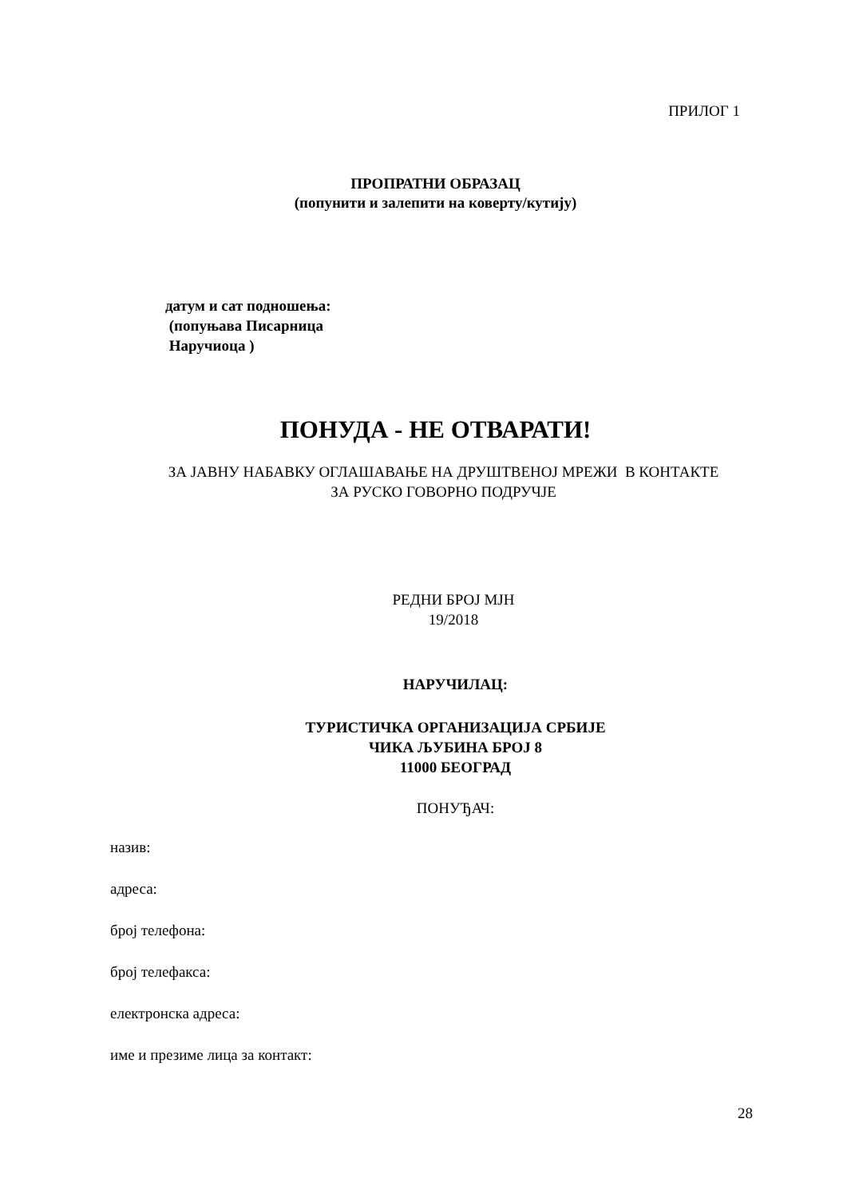ПРИЛОГ 1
ПРОПРАТНИ ОБРАЗАЦ
(попунити и залепити на коверту/кутију)
датум и сат подношења:
(попуњава Писарница
Наручиоца )
ПОНУДА - НЕ ОТВАРАТИ!
ЗА ЈАВНУ НАБАВКУ ОГЛАШАВАЊЕ НА ДРУШТВЕНОЈ МРЕЖИ В КОНТАКТЕ
ЗА РУСКО ГОВОРНО ПОДРУЧЈЕ
РЕДНИ БРОЈ МЈН
19/2018
НАРУЧИЛАЦ:
ТУРИСТИЧКА ОРГАНИЗАЦИЈА СРБИЈЕ
ЧИКА ЉУБИНА БРОЈ 8
11000 БЕОГРАД
ПОНУЂАЧ:
назив:
адреса:
број телефона:
број телефакса:
електронска адреса:
име и презиме лица за контакт:
28